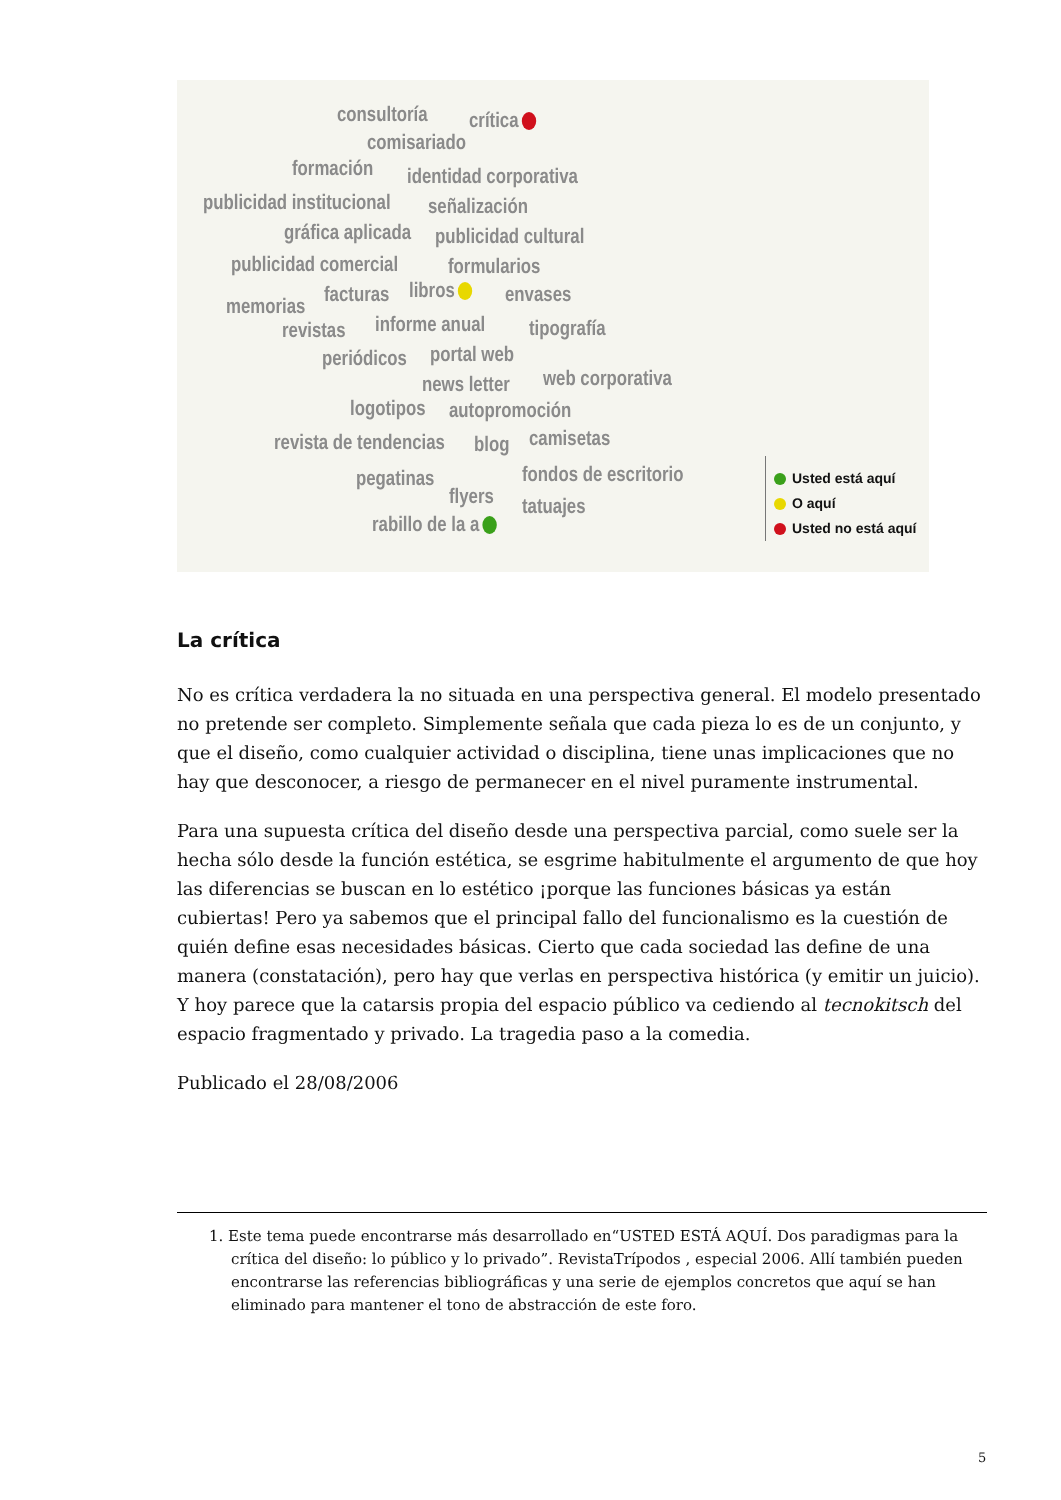consultoría crítica
comisariado
formación identidad corporativa
publicidad institucional señalización
gráfica aplicada publicidad cultural
publicidad comercial formularios
memorias facturas libros envases
revistas informe anual tipografía
periódicos portal web
news letter web corporativa
logotipos autopromoción
revista de tendencias blog camisetas
pegatinas
flyers
fondos de escritorio
tatuajes
rabillo de la a
Usted está aquí
O aquí
Usted no está aquí
La crítica
No es crítica verdadera la no situada en una perspectiva general. El modelo presentado no pretende ser completo. Simplemente señala que cada pieza lo es de un conjunto, y que el diseño, como cualquier actividad o disciplina, tiene unas implicaciones que no hay que desconocer, a riesgo de permanecer en el nivel puramente instrumental.
Para una supuesta crítica del diseño desde una perspectiva parcial, como suele ser la hecha sólo desde la función estética, se esgrime habitulmente el argumento de que hoy las diferencias se buscan en lo estético ¡porque las funciones básicas ya están cubiertas! Pero ya sabemos que el principal fallo del funcionalismo es la cuestión de quién define esas necesidades básicas. Cierto que cada sociedad las define de una manera (constatación), pero hay que verlas en perspectiva histórica (y emitir un juicio). Y hoy parece que la catarsis propia del espacio público va cediendo al tecnokitsch del espacio fragmentado y privado. La tragedia paso a la comedia.
Publicado el 28/08/2006
1. Este tema puede encontrarse más desarrollado en“USTED ESTÁ AQUÍ. Dos paradigmas para la crítica del diseño: lo público y lo privado”. RevistaTrípodos , especial 2006. Allí también pueden encontrarse las referencias bibliográficas y una serie de ejemplos concretos que aquí se han eliminado para mantener el tono de abstracción de este foro.
5